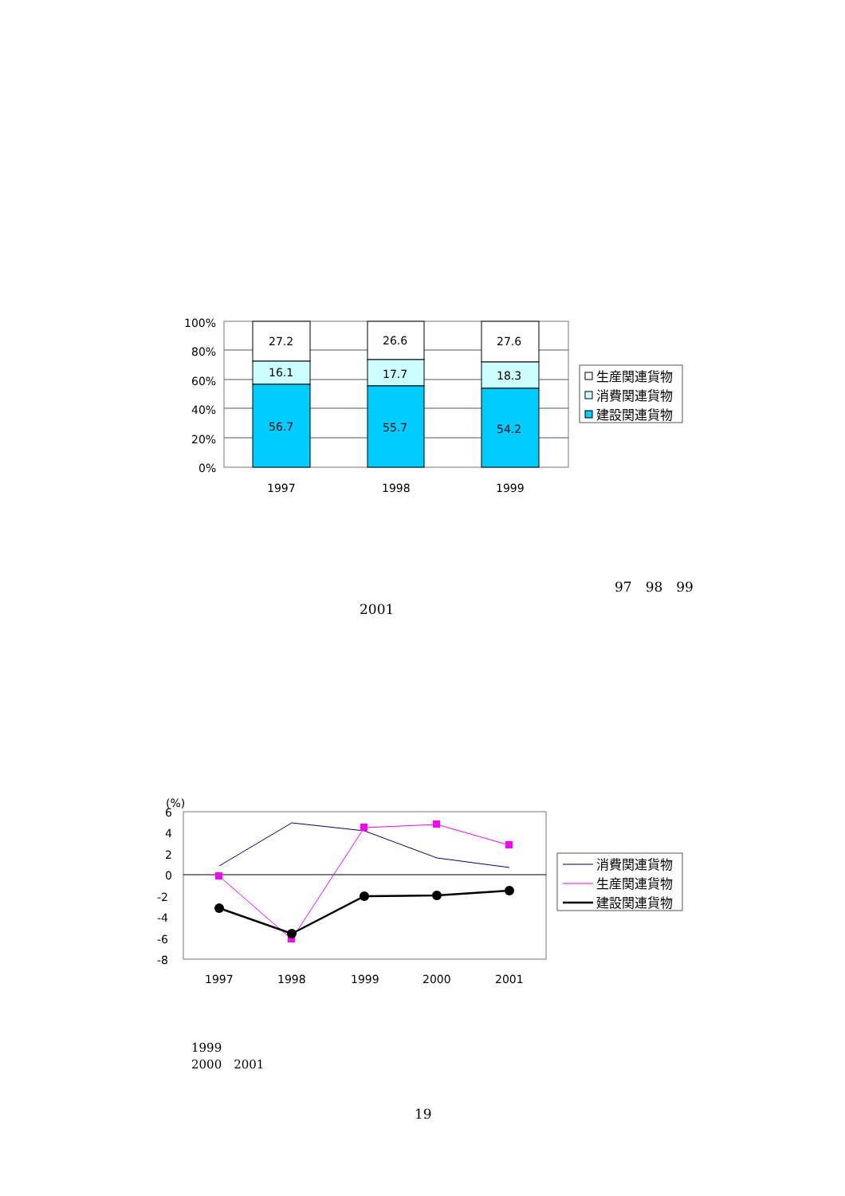100%
80%
60%
40%
20%
0%
27.2
16.1
56.7
26.6
17.7
55.7
27.6
18.3
54.2
1997
1998
1999
生産関連貨物
消費関連貨物
建設関連貨物
(%)
6
4
2
0
-2
-4
-6
-8
1997
1998
1999
2000
2001
消費関連貨物
生産関連貨物
建設関連貨物
97　98　99
2001
1999
2000　2001
19